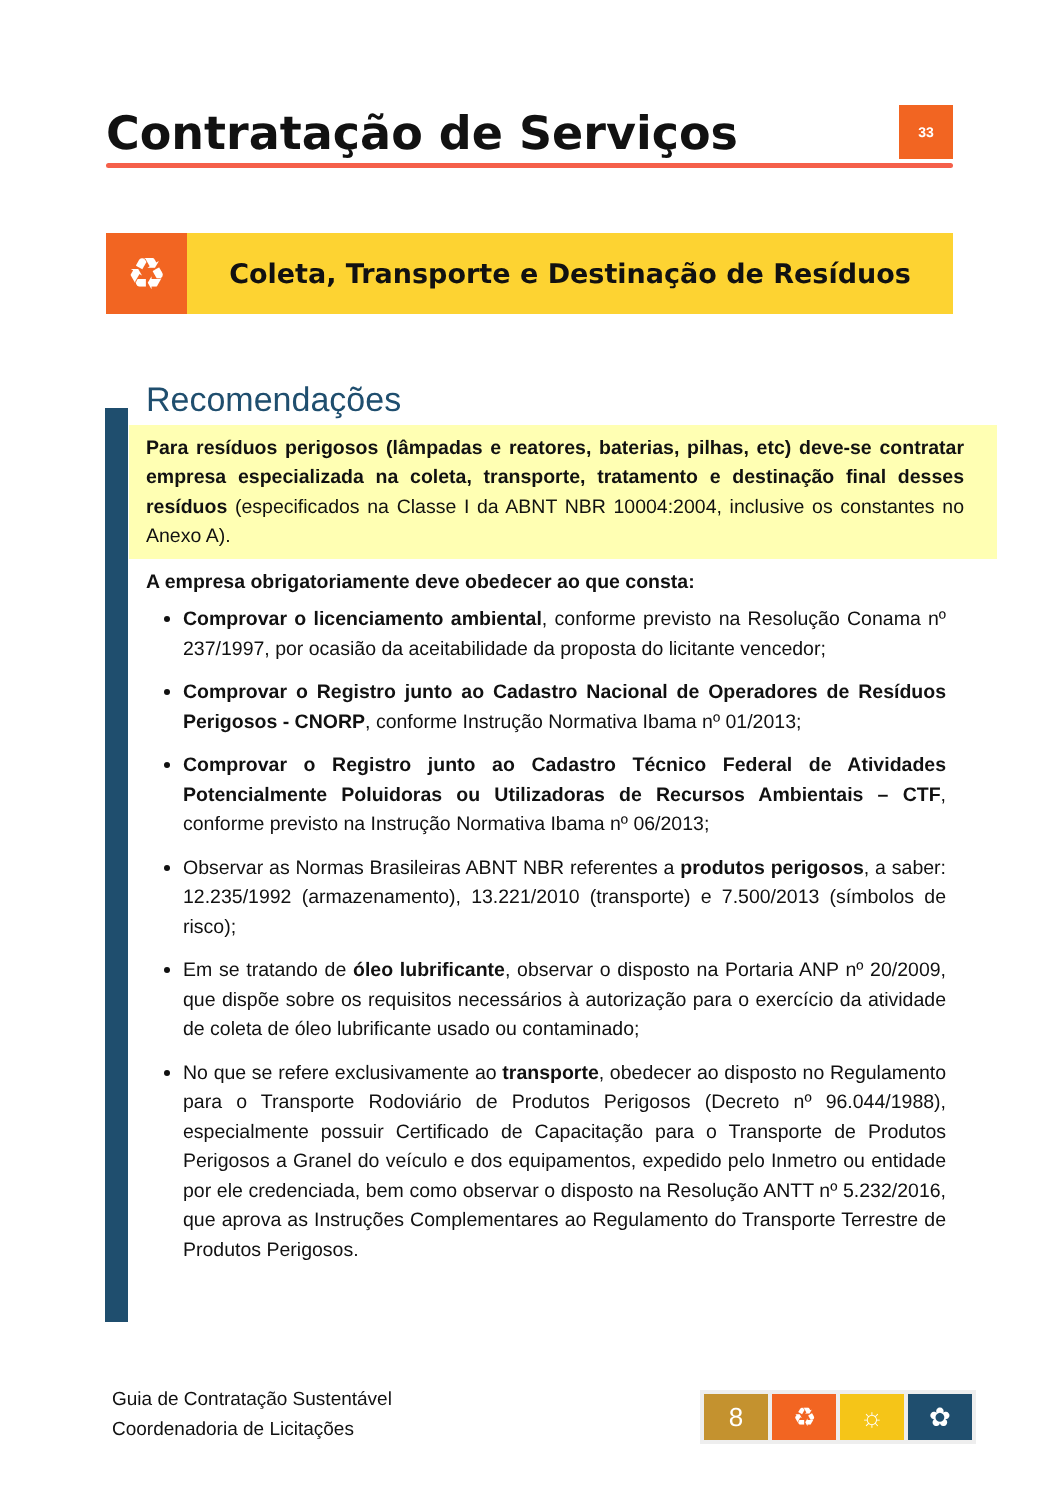Contratação de Serviços
33
♻
Coleta, Transporte e Destinação de Resíduos
Recomendações
Para resíduos perigosos (lâmpadas e reatores, baterias, pilhas, etc) deve-se contratar empresa especializada na coleta, transporte, tratamento e destinação final desses resíduos (especificados na Classe I da ABNT NBR 10004:2004, inclusive os constantes no Anexo A).
A empresa obrigatoriamente deve obedecer ao que consta:
Comprovar o licenciamento ambiental, conforme previsto na Resolução Conama nº 237/1997, por ocasião da aceitabilidade da proposta do licitante vencedor;
Comprovar o Registro junto ao Cadastro Nacional de Operadores de Resíduos Perigosos - CNORP, conforme Instrução Normativa Ibama nº 01/2013;
Comprovar o Registro junto ao Cadastro Técnico Federal de Atividades Potencialmente Poluidoras ou Utilizadoras de Recursos Ambientais – CTF, conforme previsto na Instrução Normativa Ibama nº 06/2013;
Observar as Normas Brasileiras ABNT NBR referentes a produtos perigosos, a saber: 12.235/1992 (armazenamento), 13.221/2010 (transporte) e 7.500/2013 (símbolos de risco);
Em se tratando de óleo lubrificante, observar o disposto na Portaria ANP nº 20/2009, que dispõe sobre os requisitos necessários à autorização para o exercício da atividade de coleta de óleo lubrificante usado ou contaminado;
No que se refere exclusivamente ao transporte, obedecer ao disposto no Regulamento para o Transporte Rodoviário de Produtos Perigosos (Decreto nº 96.044/1988), especialmente possuir Certificado de Capacitação para o Transporte de Produtos Perigosos a Granel do veículo e dos equipamentos, expedido pelo Inmetro ou entidade por ele credenciada, bem como observar o disposto na Resolução ANTT nº 5.232/2016, que aprova as Instruções Complementares ao Regulamento do Transporte Terrestre de Produtos Perigosos.
Guia de Contratação Sustentável
Coordenadoria de Licitações
8 ♻ ☼ ✿